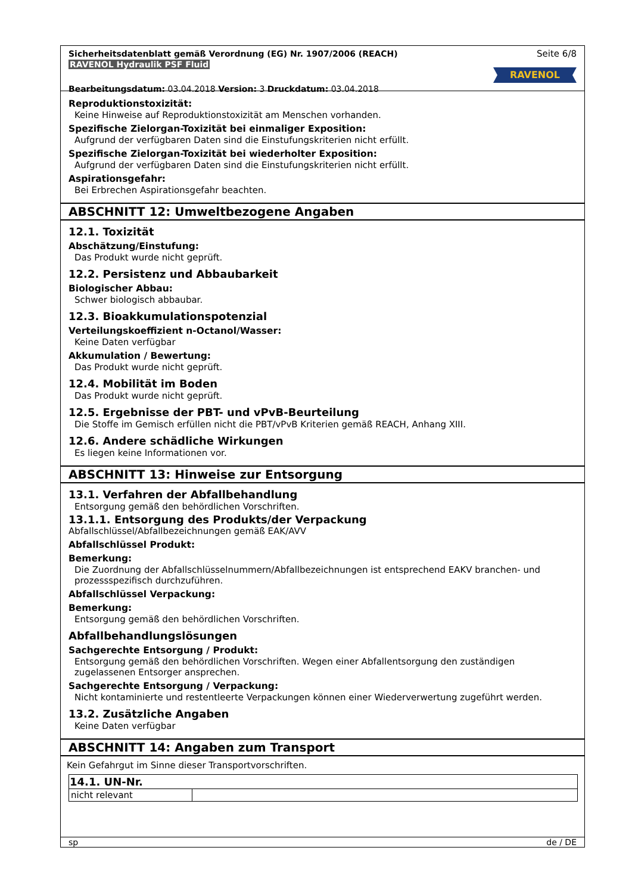Sicherheitsdatenblatt gemäß Verordnung (EG) Nr. 1907/2006 (REACH)
RAVENOL Hydraulik PSF Fluid
Bearbeitungsdatum: 03.04.2018 Version: 3 Druckdatum: 03.04.2018
Seite 6/8
RAVENOL
Reproduktionstoxizität:
Keine Hinweise auf Reproduktionstoxizität am Menschen vorhanden.
Spezifische Zielorgan-Toxizität bei einmaliger Exposition:
Aufgrund der verfügbaren Daten sind die Einstufungskriterien nicht erfüllt.
Spezifische Zielorgan-Toxizität bei wiederholter Exposition:
Aufgrund der verfügbaren Daten sind die Einstufungskriterien nicht erfüllt.
Aspirationsgefahr:
Bei Erbrechen Aspirationsgefahr beachten.
ABSCHNITT 12: Umweltbezogene Angaben
12.1. Toxizität
Abschätzung/Einstufung:
Das Produkt wurde nicht geprüft.
12.2. Persistenz und Abbaubarkeit
Biologischer Abbau:
Schwer biologisch abbaubar.
12.3. Bioakkumulationspotenzial
Verteilungskoeffizient n-Octanol/Wasser:
Keine Daten verfügbar
Akkumulation / Bewertung:
Das Produkt wurde nicht geprüft.
12.4. Mobilität im Boden
Das Produkt wurde nicht geprüft.
12.5. Ergebnisse der PBT- und vPvB-Beurteilung
Die Stoffe im Gemisch erfüllen nicht die PBT/vPvB Kriterien gemäß REACH, Anhang XIII.
12.6. Andere schädliche Wirkungen
Es liegen keine Informationen vor.
ABSCHNITT 13: Hinweise zur Entsorgung
13.1. Verfahren der Abfallbehandlung
Entsorgung gemäß den behördlichen Vorschriften.
13.1.1. Entsorgung des Produkts/der Verpackung
Abfallschlüssel/Abfallbezeichnungen gemäß EAK/AVV
Abfallschlüssel Produkt:
Bemerkung:
Die Zuordnung der Abfallschlüsselnummern/Abfallbezeichnungen ist entsprechend EAKV branchen- und prozessspezifisch durchzuführen.
Abfallschlüssel Verpackung:
Bemerkung:
Entsorgung gemäß den behördlichen Vorschriften.
Abfallbehandlungslösungen
Sachgerechte Entsorgung / Produkt:
Entsorgung gemäß den behördlichen Vorschriften. Wegen einer Abfallentsorgung den zuständigen zugelassenen Entsorger ansprechen.
Sachgerechte Entsorgung / Verpackung:
Nicht kontaminierte und restentleerte Verpackungen können einer Wiederverwertung zugeführt werden.
13.2. Zusätzliche Angaben
Keine Daten verfügbar
ABSCHNITT 14: Angaben zum Transport
Kein Gefahrgut im Sinne dieser Transportvorschriften.
| 14.1. UN-Nr. | |
| --- | --- |
| nicht relevant | |
sp de / DE